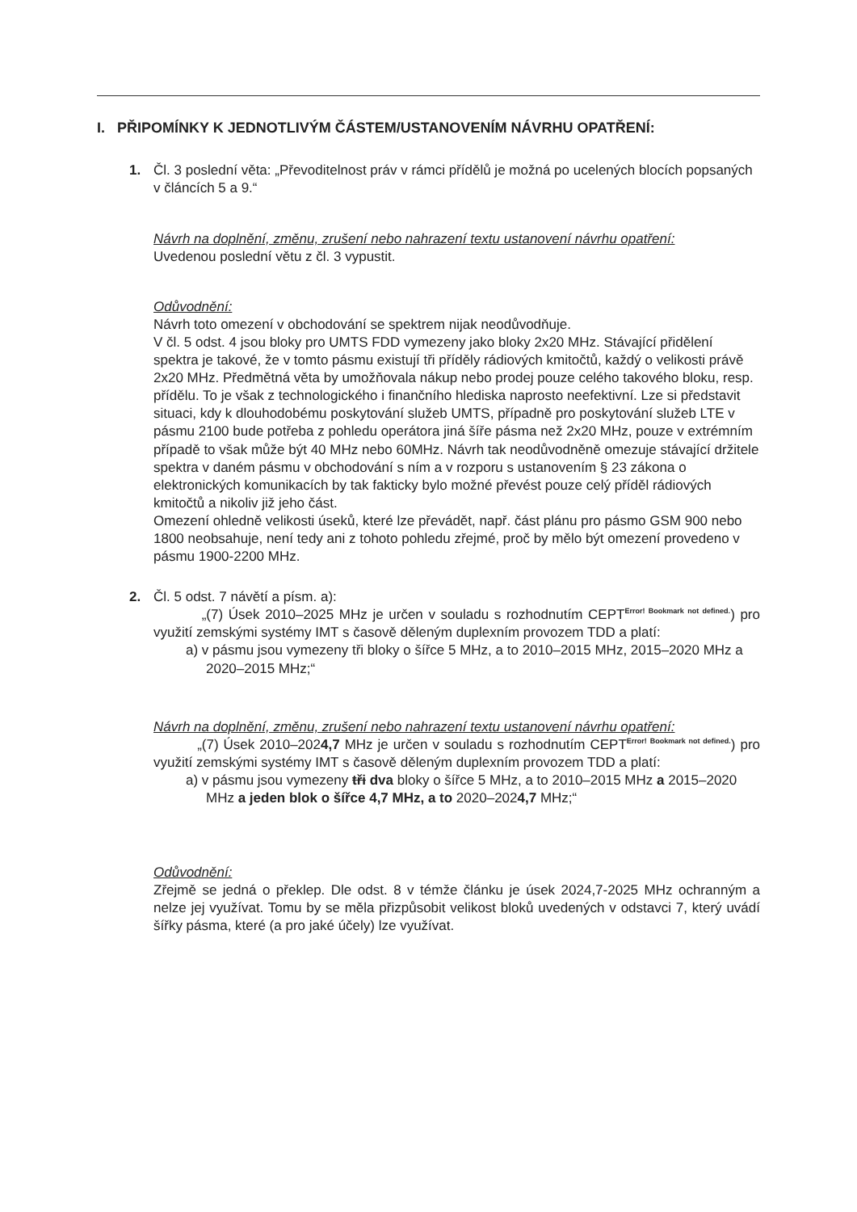I. PŘIPOMÍNKY K JEDNOTLIVÝM ČÁSTEM/USTANOVENÍM NÁVRHU OPATŘENÍ:
1. Čl. 3 poslední věta: „Převoditelnost práv v rámci přídělů je možná po ucelených blocích popsaných v článcích 5 a 9.“
Návrh na doplnění, změnu, zrušení nebo nahrazení textu ustanovení návrhu opatření:
Uvedenou poslední větu z čl. 3 vypustit.
Odůvodnění:
Návrh toto omezení v obchodování se spektrem nijak neodůvodňuje.
V čl. 5 odst. 4 jsou bloky pro UMTS FDD vymezeny jako bloky 2x20 MHz. Stávající přidělení spektra je takové, že v tomto pásmu existují tři příděly rádiových kmitočtů, každý o velikosti právě 2x20 MHz. Předmětná věta by umožňovala nákup nebo prodej pouze celého takového bloku, resp. přídělu. To je však z technologického i finančního hlediska naprosto neefektivní. Lze si představit situaci, kdy k dlouhodobému poskytování služeb UMTS, případně pro poskytování služeb LTE v pásmu 2100 bude potřeba z pohledu operátora jiná šíře pásma než 2x20 MHz, pouze v extrémním případě to však může být 40 MHz nebo 60MHz. Návrh tak neodůvodněně omezuje stávající držitele spektra v daném pásmu v obchodování s ním a v rozporu s ustanovením § 23 zákona o elektronických komunikacích by tak fakticky bylo možné převést pouze celý příděl rádiových kmitočtů a nikoliv již jeho část.
Omezení ohledně velikosti úseků, které lze převádět, např. část plánu pro pásmo GSM 900 nebo 1800 neobsahuje, není tedy ani z tohoto pohledu zřejmé, proč by mělo být omezení provedeno v pásmu 1900-2200 MHz.
2. Čl. 5 odst. 7 návětí a písm. a):
„(7) Úsek 2010–2025 MHz je určen v souladu s rozhodnutím CEPT<sup>Error! Bookmark not defined.</sup>) pro využití zemskými systémy IMT s časově děleným duplexním provozem TDD a platí:
a) v pásmu jsou vymezeny tři bloky o šířce 5 MHz, a to 2010–2015 MHz, 2015–2020 MHz a 2020–2015 MHz;“
Návrh na doplnění, změnu, zrušení nebo nahrazení textu ustanovení návrhu opatření:
„(7) Úsek 2010–2024,7 MHz je určen v souladu s rozhodnutím CEPT<sup>Error! Bookmark not defined.</sup>) pro využití zemskými systémy IMT s časově děleným duplexním provozem TDD a platí:
a) v pásmu jsou vymezeny tři dva bloky o šířce 5 MHz, a to 2010–2015 MHz a 2015–2020 MHz a jeden blok o šířce 4,7 MHz, a to 2020–2024,7 MHz;“
Odůvodnění:
Zřejmě se jedná o překlep. Dle odst. 8 v témže článku je úsek 2024,7-2025 MHz ochranným a nelze jej využívat. Tomu by se měla přizpůsobit velikost bloků uvedených v odstavci 7, který uvádí šířky pásma, které (a pro jaké účely) lze využívat.